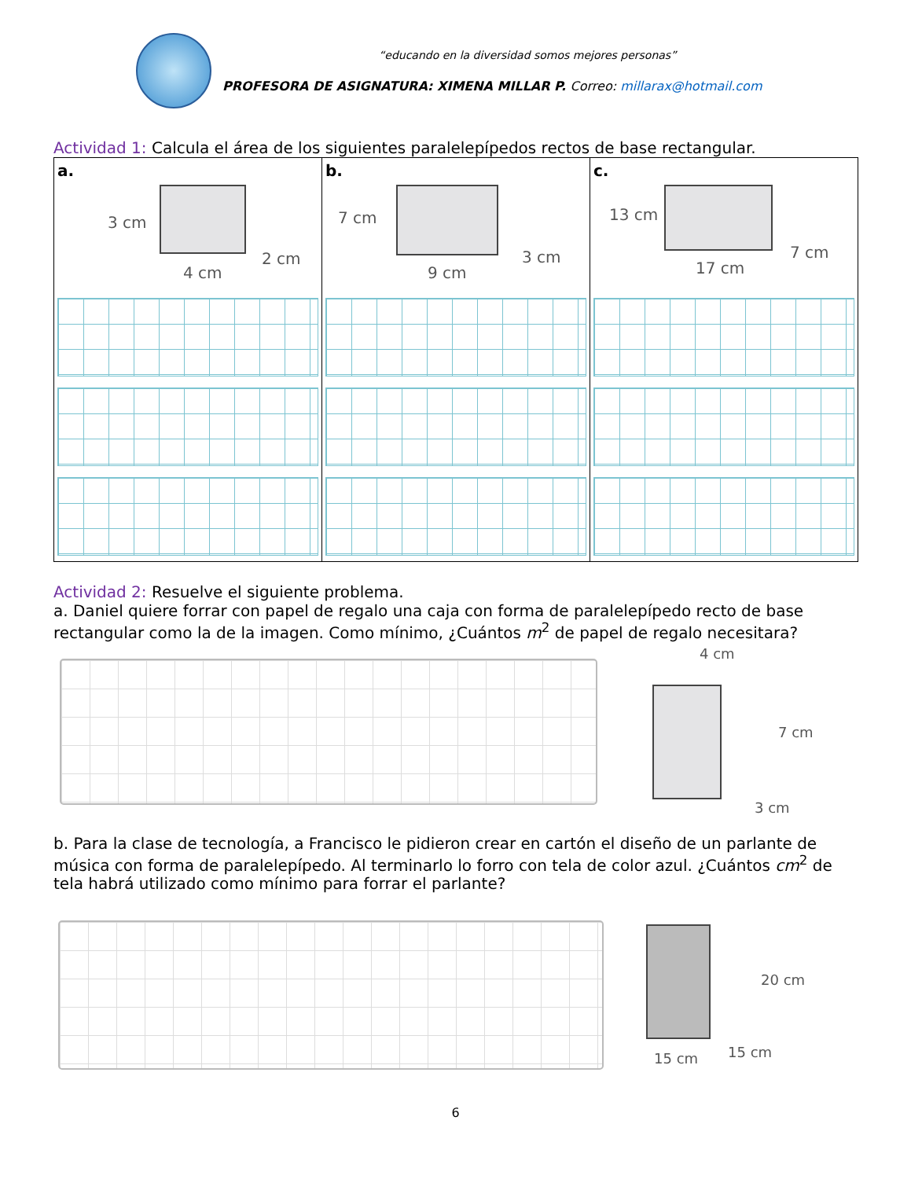“educando en la diversidad somos mejores personas”
PROFESORA DE ASIGNATURA: XIMENA MILLAR P. Correo: millarax@hotmail.com
Actividad 1: Calcula el área de los siguientes paralelepípedos rectos de base rectangular.
| a. 3 cm 2 cm 4 cm | b. 7 cm 3 cm 9 cm | c. 13 cm 7 cm 17 cm |
Actividad 2: Resuelve el siguiente problema.
a. Daniel quiere forrar con papel de regalo una caja con forma de paralelepípedo recto de base rectangular como la de la imagen. Como mínimo, ¿Cuántos m<sup>2</sup> de papel de regalo necesitara?
4 cm
7 cm
3 cm
b. Para la clase de tecnología, a Francisco le pidieron crear en cartón el diseño de un parlante de música con forma de paralelepípedo. Al terminarlo lo forro con tela de color azul. ¿Cuántos cm<sup>2</sup> de tela habrá utilizado como mínimo para forrar el parlante?
20 cm
15 cm 15 cm
6